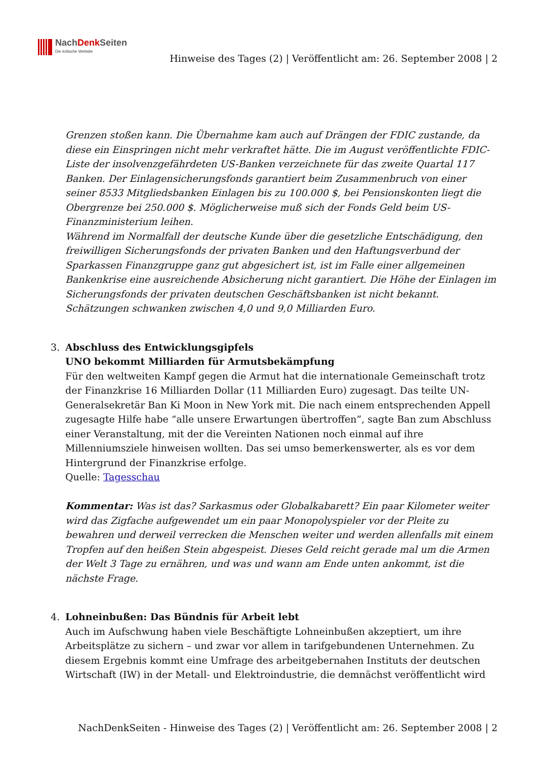NachDenk Seiten
Die kritische Website
Hinweise des Tages (2) | Veröffentlicht am: 26. September 2008 | 2
Grenzen stoßen kann. Die Übernahme kam auch auf Drängen der FDIC zustande, da diese ein Einspringen nicht mehr verkraftet hätte. Die im August veröffentlichte FDIC-Liste der insolvenzgefährdeten US-Banken verzeichnete für das zweite Quartal 117 Banken. Der Einlagensicherungsfonds garantiert beim Zusammenbruch von einer seiner 8533 Mitgliedsbanken Einlagen bis zu 100.000 $, bei Pensionskonten liegt die Obergrenze bei 250.000 $. Möglicherweise muß sich der Fonds Geld beim US-Finanzministerium leihen.
Während im Normalfall der deutsche Kunde über die gesetzliche Entschädigung, den freiwilligen Sicherungsfonds der privaten Banken und den Haftungsverbund der Sparkassen Finanzgruppe ganz gut abgesichert ist, ist im Falle einer allgemeinen Bankenkrise eine ausreichende Absicherung nicht garantiert. Die Höhe der Einlagen im Sicherungsfonds der privaten deutschen Geschäftsbanken ist nicht bekannt. Schätzungen schwanken zwischen 4,0 und 9,0 Milliarden Euro.
3. Abschluss des Entwicklungsgipfels
UNO bekommt Milliarden für Armutsbekämpfung
Für den weltweiten Kampf gegen die Armut hat die internationale Gemeinschaft trotz der Finanzkrise 16 Milliarden Dollar (11 Milliarden Euro) zugesagt. Das teilte UN-Generalsekretär Ban Ki Moon in New York mit. Die nach einem entsprechenden Appell zugesagte Hilfe habe “alle unsere Erwartungen übertroffen”, sagte Ban zum Abschluss einer Veranstaltung, mit der die Vereinten Nationen noch einmal auf ihre Millenniumsziele hinweisen wollten. Das sei umso bemerkenswerter, als es vor dem Hintergrund der Finanzkrise erfolge.
Quelle: Tagesschau
Kommentar: Was ist das? Sarkasmus oder Globalkabarett? Ein paar Kilometer weiter wird das Zigfache aufgewendet um ein paar Monopolyspieler vor der Pleite zu bewahren und derweil verrecken die Menschen weiter und werden allenfalls mit einem Tropfen auf den heißen Stein abgespeist. Dieses Geld reicht gerade mal um die Armen der Welt 3 Tage zu ernähren, und was und wann am Ende unten ankommt, ist die nächste Frage.
4. Lohneinbußen: Das Bündnis für Arbeit lebt
Auch im Aufschwung haben viele Beschäftigte Lohneinbußen akzeptiert, um ihre Arbeitsplätze zu sichern – und zwar vor allem in tarifgebundenen Unternehmen. Zu diesem Ergebnis kommt eine Umfrage des arbeitgebernahen Instituts der deutschen Wirtschaft (IW) in der Metall- und Elektroindustrie, die demnächst veröffentlicht wird
NachDenkSeiten - Hinweise des Tages (2) | Veröffentlicht am: 26. September 2008 | 2